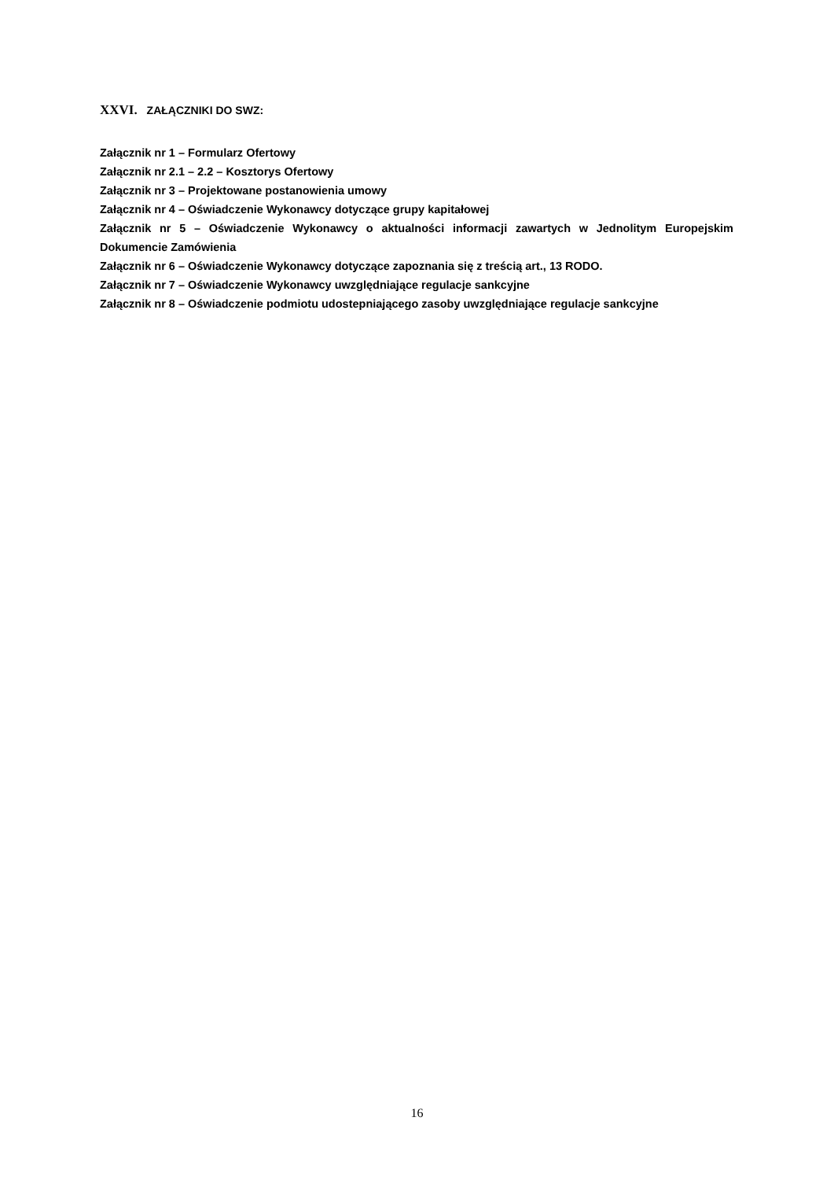XXVI. ZAŁĄCZNIKI DO SWZ:
Załącznik nr 1 – Formularz Ofertowy
Załącznik nr 2.1 – 2.2 – Kosztorys Ofertowy
Załącznik nr 3 – Projektowane postanowienia umowy
Załącznik nr 4 – Oświadczenie Wykonawcy dotyczące grupy kapitałowej
Załącznik nr 5 – Oświadczenie Wykonawcy o aktualności informacji zawartych w Jednolitym Europejskim Dokumencie Zamówienia
Załącznik nr 6 – Oświadczenie Wykonawcy dotyczące zapoznania się z treścią art., 13 RODO.
Załącznik nr 7 – Oświadczenie Wykonawcy uwzględniające regulacje sankcyjne
Załącznik nr 8 – Oświadczenie podmiotu udostepniającego zasoby uwzględniające regulacje sankcyjne
16